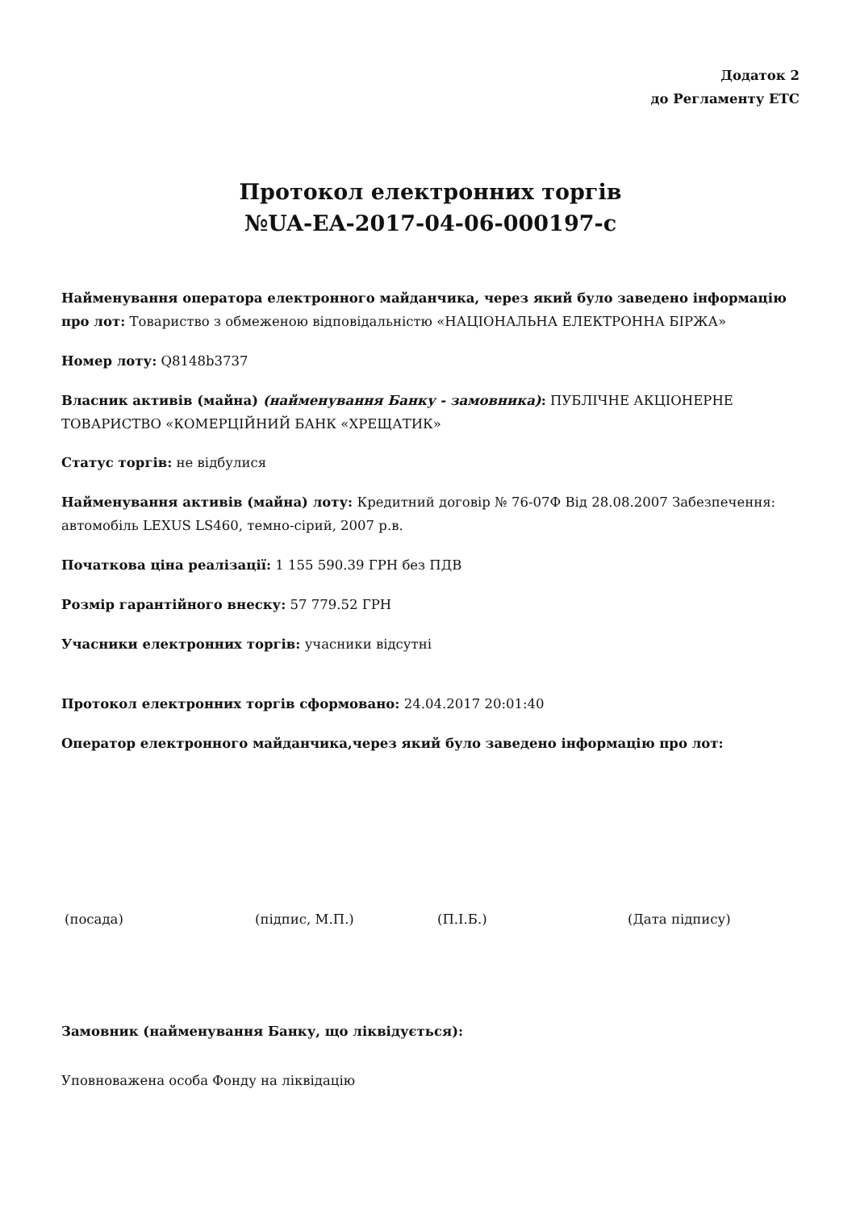Додаток 2
до Регламенту ЕТС
Протокол електронних торгів
№UA-EA-2017-04-06-000197-c
Найменування оператора електронного майданчика, через який було заведено інформацію про лот: Товариство з обмеженою відповідальністю «НАЦІОНАЛЬНА ЕЛЕКТРОННА БІРЖА»
Номер лоту: Q8148b3737
Власник активів (майна) (найменування Банку - замовника): ПУБЛІЧНЕ АКЦІОНЕРНЕ ТОВАРИСТВО «КОМЕРЦІЙНИЙ БАНК «ХРЕЩАТИК»
Статус торгів: не відбулися
Найменування активів (майна) лоту: Кредитний договір № 76-07Ф Від 28.08.2007 Забезпечення: автомобіль LEXUS LS460, темно-сірий, 2007 р.в.
Початкова ціна реалізації: 1 155 590.39 ГРН без ПДВ
Розмір гарантійного внеску: 57 779.52 ГРН
Учасники електронних торгів: учасники відсутні
Протокол електронних торгів сформовано: 24.04.2017 20:01:40
Оператор електронного майданчика,через який було заведено інформацію про лот:
(посада) (підпис, М.П.) (П.І.Б.) (Дата підпису)
Замовник (найменування Банку, що ліквідується):
Уповноважена особа Фонду на ліквідацію